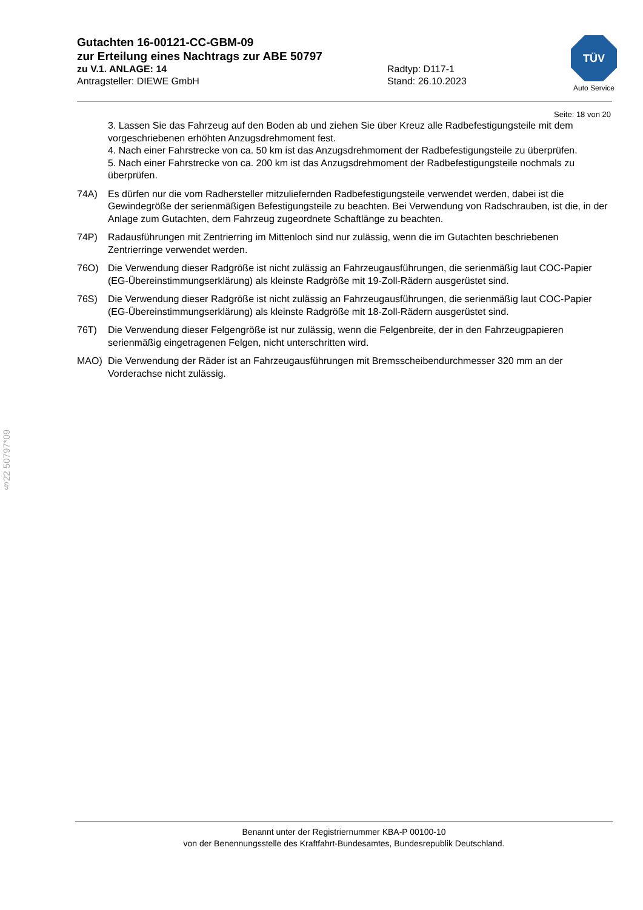Gutachten 16-00121-CC-GBM-09
zur Erteilung eines Nachtrags zur ABE 50797
zu V.1. ANLAGE: 14 Radtyp: D117-1
Antragsteller: DIEWE GmbH Stand: 26.10.2023
TÜV
Auto Service
Seite: 18 von 20
3. Lassen Sie das Fahrzeug auf den Boden ab und ziehen Sie über Kreuz alle Radbefestigungsteile mit dem vorgeschriebenen erhöhten Anzugsdrehmoment fest.
4. Nach einer Fahrstrecke von ca. 50 km ist das Anzugsdrehmoment der Radbefestigungsteile zu überprüfen.
5. Nach einer Fahrstrecke von ca. 200 km ist das Anzugsdrehmoment der Radbefestigungsteile nochmals zu überprüfen.
74A) Es dürfen nur die vom Radhersteller mitzuliefernden Radbefestigungsteile verwendet werden, dabei ist die Gewindegröße der serienmäßigen Befestigungsteile zu beachten. Bei Verwendung von Radschrauben, ist die, in der Anlage zum Gutachten, dem Fahrzeug zugeordnete Schaftlänge zu beachten.
74P) Radausführungen mit Zentrierring im Mittenloch sind nur zulässig, wenn die im Gutachten beschriebenen Zentrierringe verwendet werden.
76O) Die Verwendung dieser Radgröße ist nicht zulässig an Fahrzeugausführungen, die serienmäßig laut COC-Papier (EG-Übereinstimmungserklärung) als kleinste Radgröße mit 19-Zoll-Rädern ausgerüstet sind.
76S) Die Verwendung dieser Radgröße ist nicht zulässig an Fahrzeugausführungen, die serienmäßig laut COC-Papier (EG-Übereinstimmungserklärung) als kleinste Radgröße mit 18-Zoll-Rädern ausgerüstet sind.
76T) Die Verwendung dieser Felgengröße ist nur zulässig, wenn die Felgenbreite, der in den Fahrzeugpapieren serienmäßig eingetragenen Felgen, nicht unterschritten wird.
MAO) Die Verwendung der Räder ist an Fahrzeugausführungen mit Bremsscheibendurchmesser 320 mm an der Vorderachse nicht zulässig.
§22 50797*09
Benannt unter der Registriernummer KBA-P 00100-10
von der Benennungsstelle des Kraftfahrt-Bundesamtes, Bundesrepublik Deutschland.